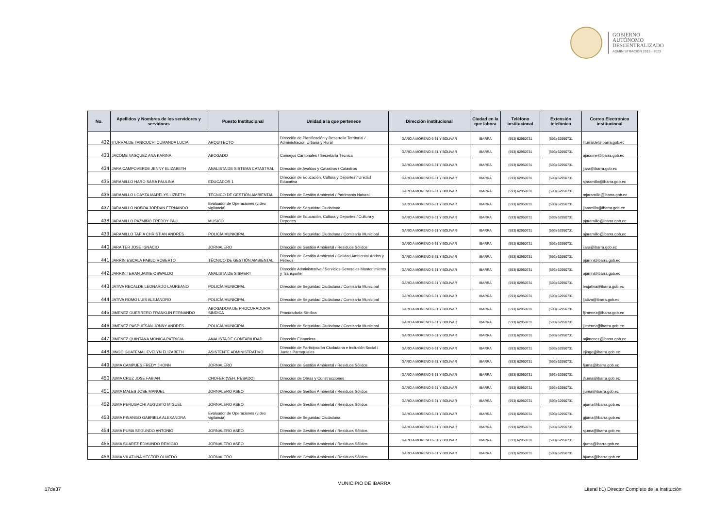GOBIERNO
AUTÓNOMO
DESCENTRALIZADO
ADMINISTRACIÓN 2019 - 2023
| No. | Apellidos y Nombres de los servidores y servidoras | Puesto Institucional | Unidad a la que pertenece | Dirección institucional | Ciudad en la que labora | Teléfono institucional | Extensión telefónica | Correo Electrónico institucional |
| --- | --- | --- | --- | --- | --- | --- | --- | --- |
| 432 | ITURRALDE TANICUCHI CUMANDA LUCIA | ARQUITECTO | Dirección de Planificación y Desarrollo Territorial / Administración Urbana y Rural | GARCIA MORENO 6-31 Y BOLIVAR | IBARRA | (593) 62950731 | (593) 62950731 | liturralde@ibarra.gob.ec |
| 433 | JACOME VASQUEZ ANA KARINA | ABOGADO | Consejos Cantonales / Secretaría Técnica | GARCIA MORENO 6-31 Y BOLIVAR | IBARRA | (593) 62950731 | (593) 62950731 | ajacome@ibarra.gob.ec |
| 434 | JARA CAMPOVERDE JENNY ELIZABETH | ANALISTA DE SISTEMA CATASTRAL | Dirección de Avalúos y Catastros / Catastros | GARCIA MORENO 6-31 Y BOLIVAR | IBARRA | (593) 62950731 | (593) 62950731 | jjara@ibarra.gob.ec |
| 435 | JARAMILLO HARO SARA PAULINA | EDUCADOR 1 | Dirección de Educación, Cultura y Deportes / Unidad Educativa | GARCIA MORENO 6-31 Y BOLIVAR | IBARRA | (593) 62950731 | (593) 62950731 | sjaramillo@ibarra.gob.ec |
| 436 | JARAMILLO LOAYZA MARELYS LIZBETH | TÉCNICO DE GESTIÓN AMBIENTAL | Dirección de Gestión Ambiental / Patrimonio Natural | GARCIA MORENO 6-31 Y BOLIVAR | IBARRA | (593) 62950731 | (593) 62950731 | mjaramillo@ibarra.gob.ec |
| 437 | JARAMILLO NOBOA JORDAN FERNANDO | Evaluador de Operaciones (video vigilancia) | Dirección de Seguridad Ciudadana | GARCIA MORENO 6-31 Y BOLIVAR | IBARRA | (593) 62950731 | (593) 62950731 | jjaramillo@ibarra.gob.ec |
| 438 | JARAMILLO PAZMIÑO FREDDY PAUL | MUSICO | Dirección de Educación, Cultura y Deportes / Cultura y Deportes | GARCIA MORENO 6-31 Y BOLIVAR | IBARRA | (593) 62950731 | (593) 62950731 | pjaramillo@ibarra.gob.ec |
| 439 | JARAMILLO TAPIA CHRISTIAN ANDRES | POLICÍA MUNICIPAL | Dirección de Seguridad Ciudadana / Comisaría Municipal | GARCIA MORENO 6-31 Y BOLIVAR | IBARRA | (593) 62950731 | (593) 62950731 | ajaramillo@ibarra.gob.ec |
| 440 | JARA TER JOSE IGNACIO | JORNALERO | Dirección de Gestión Ambiental / Residuos Sólidos | GARCIA MORENO 6-31 Y BOLIVAR | IBARRA | (593) 62950731 | (593) 62950731 | ijara@ibarra.gob.ec |
| 441 | JARRIN ESCALA PABLO ROBERTO | TÉCNICO DE GESTIÓN AMBIENTAL | Dirección de Gestión Ambiental / Calidad Ambiental Áridos y Pétreos | GARCIA MORENO 6-31 Y BOLIVAR | IBARRA | (593) 62950731 | (593) 62950731 | pjarrin@ibarra.gob.ec |
| 442 | JARRIN TERAN JAIME OSWALDO | ANALISTA DE SISMERT | Dirección Administrativa / Servicios Generales Mantenimiento y Transporte | GARCIA MORENO 6-31 Y BOLIVAR | IBARRA | (593) 62950731 | (593) 62950731 | ojarrin@ibarra.gob.ec |
| 443 | JATIVA RECALDE LEONARDO LAUREANO | POLICÍA MUNICIPAL | Dirección de Seguridad Ciudadana / Comisaría Municipal | GARCIA MORENO 6-31 Y BOLIVAR | IBARRA | (593) 62950731 | (593) 62950731 | leojativa@ibarra.gob.ec |
| 444 | JATIVA ROMO LUIS ALEJANDRO | POLICÍA MUNICIPAL | Dirección de Seguridad Ciudadana / Comisaría Municipal | GARCIA MORENO 6-31 Y BOLIVAR | IBARRA | (593) 62950731 | (593) 62950731 | ljativa@ibarra.gob.ec |
| 445 | JIMENEZ GUERRERO FRANKLIN FERNANDO | ABOGADO/A DE PROCURADURIA SINDICA | Procuraduría Síndica | GARCIA MORENO 6-31 Y BOLIVAR | IBARRA | (593) 62950731 | (593) 62950731 | fjimenez@ibarra.gob.ec |
| 446 | JIMENEZ PASPUESAN JONNY ANDRES | POLICÍA MUNICIPAL | Dirección de Seguridad Ciudadana / Comisaría Municipal | GARCIA MORENO 6-31 Y BOLIVAR | IBARRA | (593) 62950731 | (593) 62950731 | jjimenez@ibarra.gob.ec |
| 447 | JIMENEZ QUINTANA MONICA PATRICIA | ANALISTA DE CONTABILIDAD | Dirección Financiera | GARCIA MORENO 6-31 Y BOLIVAR | IBARRA | (593) 62950731 | (593) 62950731 | mjimenez@ibarra.gob.ec |
| 448 | JINGO GUATEMAL EVELYN ELIZABETH | ASISTENTE ADMINISTRATIVO | Dirección de Participación Ciudadana e Inclusión Social / Juntas Parroquiales | GARCIA MORENO 6-31 Y BOLIVAR | IBARRA | (593) 62950731 | (593) 62950731 | ejingo@ibarra.gob.ec |
| 449 | JUMA CAMPUES FREDY JHONN | JORNALERO | Dirección de Gestión Ambiental / Residuos Sólidos | GARCIA MORENO 6-31 Y BOLIVAR | IBARRA | (593) 62950731 | (593) 62950731 | fjuma@ibarra.gob.ec |
| 450 | JUMA CRUZ JOSE FABIAN | CHOFER (VEH. PESADO) | Dirección de Obras y Construcciones | GARCIA MORENO 6-31 Y BOLIVAR | IBARRA | (593) 62950731 | (593) 62950731 | jfjuma@ibarra.gob.ec |
| 451 | JUMA MALES JOSE MANUEL | JORNALERO ASEO | Dirección de Gestión Ambiental / Residuos Sólidos | GARCIA MORENO 6-31 Y BOLIVAR | IBARRA | (593) 62950731 | (593) 62950731 | jjuma@ibarra.gob.ec |
| 452 | JUMA PERUGACHI AUGUSTO MIGUEL | JORNALERO ASEO | Dirección de Gestión Ambiental / Residuos Sólidos | GARCIA MORENO 6-31 Y BOLIVAR | IBARRA | (593) 62950731 | (593) 62950731 | ajuma@ibarra.gob.ec |
| 453 | JUMA PINANGO GABRIELA ALEXANDRA | Evaluador de Operaciones (video vigilancia) | Dirección de Seguridad Ciudadana | GARCIA MORENO 6-31 Y BOLIVAR | IBARRA | (593) 62950731 | (593) 62950731 | gjuma@ibarra.gob.ec |
| 454 | JUMA PUMA SEGUNDO ANTONIO | JORNALERO ASEO | Dirección de Gestión Ambiental / Residuos Sólidos | GARCIA MORENO 6-31 Y BOLIVAR | IBARRA | (593) 62950731 | (593) 62950731 | sjuma@ibarra.gob.ec |
| 455 | JUMA SUAREZ EDMUNDO REMIGIO | JORNALERO ASEO | Dirección de Gestión Ambiental / Residuos Sólidos | GARCIA MORENO 6-31 Y BOLIVAR | IBARRA | (593) 62950731 | (593) 62950731 | rjuma@ibarra.gob.ec |
| 456 | JUMA VILATUÑA HECTOR OLMEDO | JORNALERO | Dirección de Gestión Ambiental / Residuos Sólidos | GARCIA MORENO 6-31 Y BOLIVAR | IBARRA | (593) 62950731 | (593) 62950731 | hjuma@ibarra.gob.ec |
MUNICIPIO DE IBARRA
17de37
Literal b1) Director Completo de la Institución